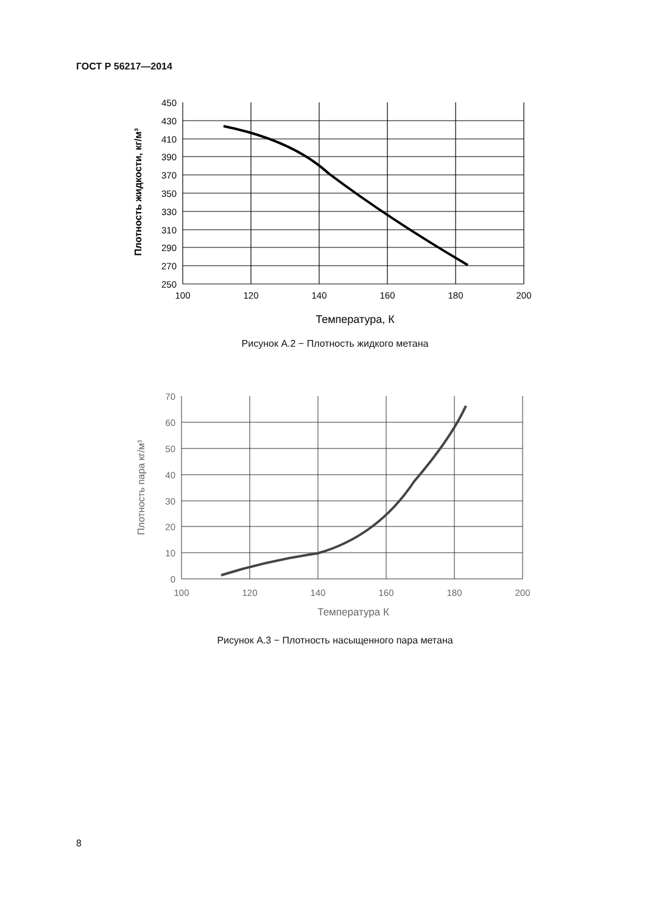ГОСТ Р 56217—2014
450
430
410
390
370
350
330
310
290
270
250
100
120
140
160
180
200
Температура, К
Плотность жидкости, кг/м³
Рисунок А.2 − Плотность жидкого метана
70
60
50
40
30
20
10
0
100
120
140
160
180
200
Температура К
Плотность пара кг/м³
Рисунок А.3 − Плотность насыщенного пара метана
8